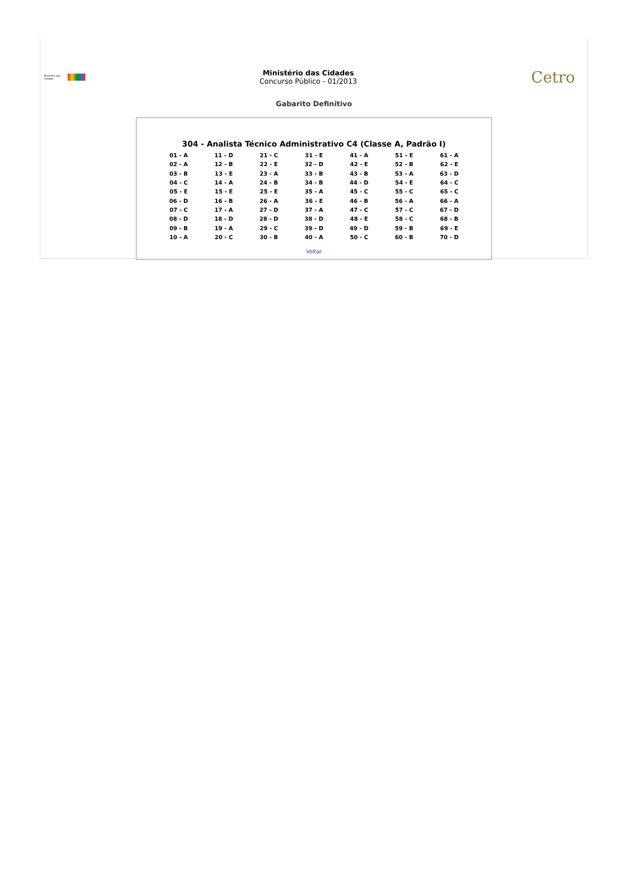Ministério das Cidades
Ministério das Cidades
Concurso Público - 01/2013
Cetro
Gabarito Definitivo
304 - Analista Técnico Administrativo C4 (Classe A, Padrão I)
| 01 - A | 11 - D | 21 - C | 31 - E | 41 - A | 51 - E | 61 - A |
| 02 - A | 12 - B | 22 - E | 32 - D | 42 - E | 52 - B | 62 - E |
| 03 - B | 13 - E | 23 - A | 33 - B | 43 - B | 53 - A | 63 - D |
| 04 - C | 14 - A | 24 - B | 34 - B | 44 - D | 54 - E | 64 - C |
| 05 - E | 15 - E | 25 - E | 35 - A | 45 - C | 55 - C | 65 - C |
| 06 - D | 16 - B | 26 - A | 36 - E | 46 - B | 56 - A | 66 - A |
| 07 - C | 17 - A | 27 - D | 37 - A | 47 - C | 57 - C | 67 - D |
| 08 - D | 18 - D | 28 - D | 38 - D | 48 - E | 58 - C | 68 - B |
| 09 - B | 19 - A | 29 - C | 39 - D | 49 - D | 59 - B | 69 - E |
| 10 - A | 20 - C | 30 - B | 40 - A | 50 - C | 60 - B | 70 - D |
Voltar